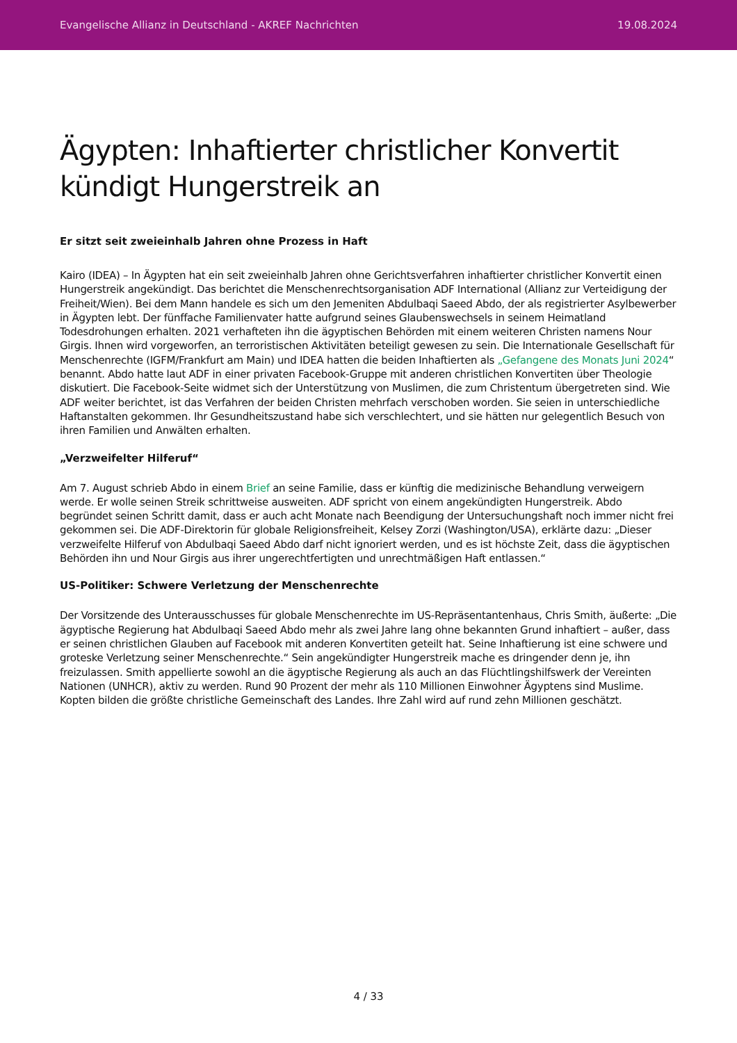Evangelische Allianz in Deutschland - AKREF Nachrichten 19.08.2024
Ägypten: Inhaftierter christlicher Konvertit kündigt Hungerstreik an
Er sitzt seit zweieinhalb Jahren ohne Prozess in Haft
Kairo (IDEA) – In Ägypten hat ein seit zweieinhalb Jahren ohne Gerichtsverfahren inhaftierter christlicher Konvertit einen Hungerstreik angekündigt. Das berichtet die Menschenrechtsorganisation ADF International (Allianz zur Verteidigung der Freiheit/Wien). Bei dem Mann handele es sich um den Jemeniten Abdulbaqi Saeed Abdo, der als registrierter Asylbewerber in Ägypten lebt. Der fünffache Familienvater hatte aufgrund seines Glaubenswechsels in seinem Heimatland Todesdrohungen erhalten. 2021 verhafteten ihn die ägyptischen Behörden mit einem weiteren Christen namens Nour Girgis. Ihnen wird vorgeworfen, an terroristischen Aktivitäten beteiligt gewesen zu sein. Die Internationale Gesellschaft für Menschenrechte (IGFM/Frankfurt am Main) und IDEA hatten die beiden Inhaftierten als „Gefangene des Monats Juni 2024“ benannt. Abdo hatte laut ADF in einer privaten Facebook-Gruppe mit anderen christlichen Konvertiten über Theologie diskutiert. Die Facebook-Seite widmet sich der Unterstützung von Muslimen, die zum Christentum übergetreten sind. Wie ADF weiter berichtet, ist das Verfahren der beiden Christen mehrfach verschoben worden. Sie seien in unterschiedliche Haftanstalten gekommen. Ihr Gesundheitszustand habe sich verschlechtert, und sie hätten nur gelegentlich Besuch von ihren Familien und Anwälten erhalten.
„Verzweifelter Hilferuf“
Am 7. August schrieb Abdo in einem Brief an seine Familie, dass er künftig die medizinische Behandlung verweigern werde. Er wolle seinen Streik schrittweise ausweiten. ADF spricht von einem angekündigten Hungerstreik. Abdo begründet seinen Schritt damit, dass er auch acht Monate nach Beendigung der Untersuchungshaft noch immer nicht frei gekommen sei. Die ADF-Direktorin für globale Religionsfreiheit, Kelsey Zorzi (Washington/USA), erklärte dazu: „Dieser verzweifelte Hilferuf von Abdulbaqi Saeed Abdo darf nicht ignoriert werden, und es ist höchste Zeit, dass die ägyptischen Behörden ihn und Nour Girgis aus ihrer ungerechtfertigten und unrechtmäßigen Haft entlassen.“
US-Politiker: Schwere Verletzung der Menschenrechte
Der Vorsitzende des Unterausschusses für globale Menschenrechte im US-Repräsentantenhaus, Chris Smith, äußerte: „Die ägyptische Regierung hat Abdulbaqi Saeed Abdo mehr als zwei Jahre lang ohne bekannten Grund inhaftiert – außer, dass er seinen christlichen Glauben auf Facebook mit anderen Konvertiten geteilt hat. Seine Inhaftierung ist eine schwere und groteske Verletzung seiner Menschenrechte.“ Sein angekündigter Hungerstreik mache es dringender denn je, ihn freizulassen. Smith appellierte sowohl an die ägyptische Regierung als auch an das Flüchtlingshilfswerk der Vereinten Nationen (UNHCR), aktiv zu werden. Rund 90 Prozent der mehr als 110 Millionen Einwohner Ägyptens sind Muslime. Kopten bilden die größte christliche Gemeinschaft des Landes. Ihre Zahl wird auf rund zehn Millionen geschätzt.
4 / 33